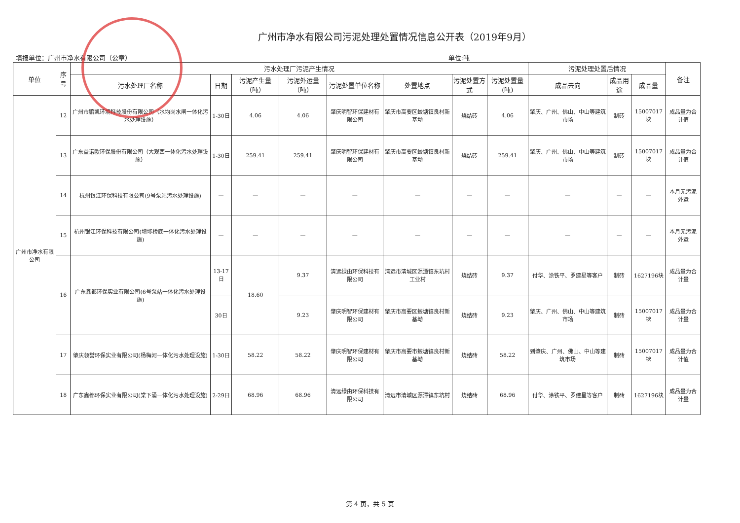广州市净水有限公司污泥处理处置情况信息公开表（2019年9月）
填报单位：广州市净水有限公司（公章） 单位:吨
| 单位 | 序号 | 污水处理厂污泥产生情况 | | | | | | | | 污泥处理处置后情况 | | | 备注 |
| --- | --- | --- | --- | --- | --- | --- | --- | --- | --- | --- | --- | --- | --- |
| | | 污水处理厂名称 | 日期 | 污泥产生量（吨） | 污泥外运量（吨） | 污泥处置单位名称 | 处置地点 | 污泥处置方式 | 污泥处置量(吨) | 成品去向 | 成品用途 | 成品量 | |
| 广州市净水有限公司 | 12 | 广州市鹏凯环境科技股份有限公司（水均岗水闸一体化污水处理设施） | 1-30日 | 4.06 | 4.06 | 肇庆明智环保建材有限公司 | 肇庆市高要区蛟塘镇良村新基坳 | 烧结砖 | 4.06 | 肇庆、广州、佛山、中山等建筑市场 | 制砖 | 15007017块 | 成品量为合计值 |
| | 13 | 广东益诺欧环保股份有限公司（大观西一体化污水处理设施） | 1-30日 | 259.41 | 259.41 | 肇庆明智环保建材有限公司 | 肇庆市高要区蛟塘镇良村新基坳 | 烧结砖 | 259.41 | 肇庆、广州、佛山、中山等建筑市场 | 制砖 | 15007017块 | 成品量为合计值 |
| | 14 | 杭州银江环保科技有限公司(9号泵站污水处理设施) | — | — | — | — | — | — | — | — | — | — | 本月无污泥外运 |
| | 15 | 杭州银江环保科技有限公司(增埗桥底一体化污水处理设施) | — | — | — | — | — | — | — | — | — | — | 本月无污泥外运 |
| | 16 | 广东鑫都环保实业有限公司(6号泵站一体化污水处理设施) | 13-17日 | 18.60 | 9.37 | 清远绿由环保科技有限公司 | 清远市清城区源潭镇东坑村工业村 | 烧结砖 | 9.37 | 付华、涂铁平、罗建星等客户 | 制砖 | 1627196块 | 成品量为合计量 |
| | | | 30日 | | 9.23 | 肇庆明智环保建材有限公司 | 肇庆市高要区蛟塘镇良村新基坳 | 烧结砖 | 9.23 | 肇庆、广州、佛山、中山等建筑市场 | 制砖 | 15007017块 | 成品量为合计量 |
| | 17 | 肇庆领誉环保实业有限公司(杨梅河一体化污水处理设施) | 1-30日 | 58.22 | 58.22 | 肇庆明智环保建材有限公司 | 肇庆市高要市蛟塘镇良村新基坳 | 烧结砖 | 58.22 | 到肇庆、广州、佛山、中山等建筑市场 | 制砖 | 15007017块 | 成品量为合计值 |
| | 18 | 广东鑫都环保实业有限公司(棠下涌一体化污水处理设施) | 2-29日 | 68.96 | 68.96 | 清远绿由环保科技有限公司 | 清远市清城区源潭镇东坑村 | 烧结砖 | 68.96 | 付华、涂铁平、罗建星等客户 | 制砖 | 1627196块 | 成品量为合计量 |
第 4 页，共 5 页